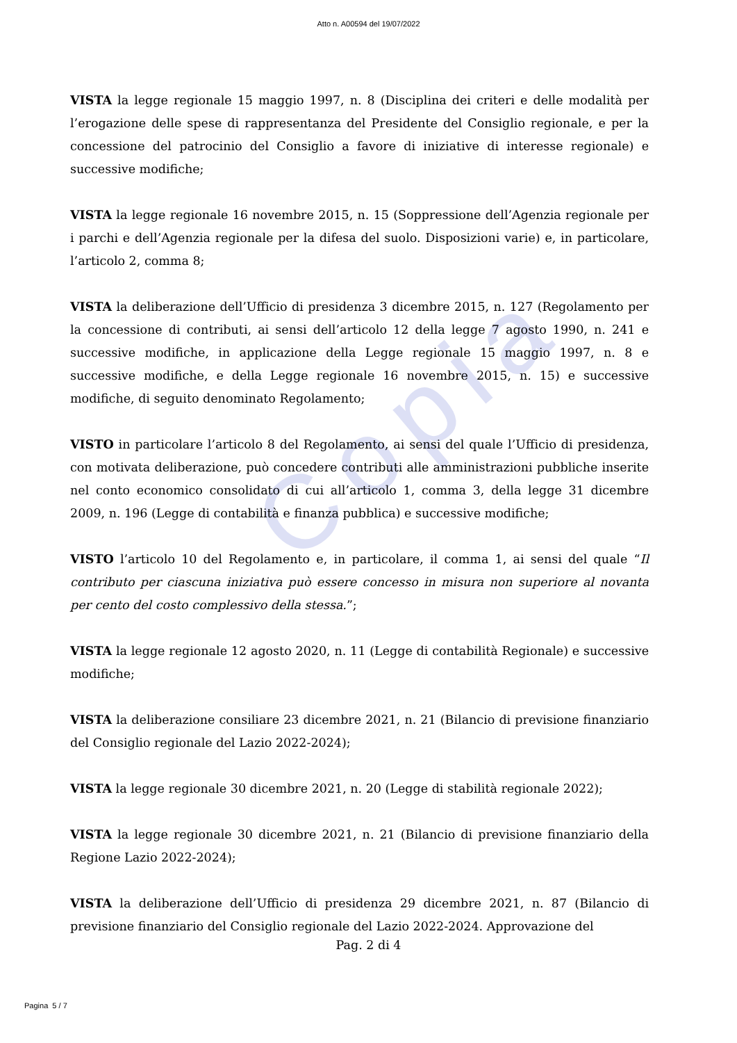Copia
Atto n. A00594 del 19/07/2022
VISTA la legge regionale 15 maggio 1997, n. 8 (Disciplina dei criteri e delle modalità per l’erogazione delle spese di rappresentanza del Presidente del Consiglio regionale, e per la concessione del patrocinio del Consiglio a favore di iniziative di interesse regionale) e successive modifiche;
VISTA la legge regionale 16 novembre 2015, n. 15 (Soppressione dell’Agenzia regionale per i parchi e dell’Agenzia regionale per la difesa del suolo. Disposizioni varie) e, in particolare, l’articolo 2, comma 8;
VISTA la deliberazione dell’Ufficio di presidenza 3 dicembre 2015, n. 127 (Regolamento per la concessione di contributi, ai sensi dell’articolo 12 della legge 7 agosto 1990, n. 241 e successive modifiche, in applicazione della Legge regionale 15 maggio 1997, n. 8 e successive modifiche, e della Legge regionale 16 novembre 2015, n. 15) e successive modifiche, di seguito denominato Regolamento;
VISTO in particolare l’articolo 8 del Regolamento, ai sensi del quale l’Ufficio di presidenza, con motivata deliberazione, può concedere contributi alle amministrazioni pubbliche inserite nel conto economico consolidato di cui all’articolo 1, comma 3, della legge 31 dicembre 2009, n. 196 (Legge di contabilità e finanza pubblica) e successive modifiche;
VISTO l’articolo 10 del Regolamento e, in particolare, il comma 1, ai sensi del quale “Il contributo per ciascuna iniziativa può essere concesso in misura non superiore al novanta per cento del costo complessivo della stessa.”;
VISTA la legge regionale 12 agosto 2020, n. 11 (Legge di contabilità Regionale) e successive modifiche;
VISTA la deliberazione consiliare 23 dicembre 2021, n. 21 (Bilancio di previsione finanziario del Consiglio regionale del Lazio 2022-2024);
VISTA la legge regionale 30 dicembre 2021, n. 20 (Legge di stabilità regionale 2022);
VISTA la legge regionale 30 dicembre 2021, n. 21 (Bilancio di previsione finanziario della Regione Lazio 2022-2024);
VISTA la deliberazione dell’Ufficio di presidenza 29 dicembre 2021, n. 87 (Bilancio di previsione finanziario del Consiglio regionale del Lazio 2022-2024. Approvazione del
Pag. 2 di 4
Pagina 5 / 7